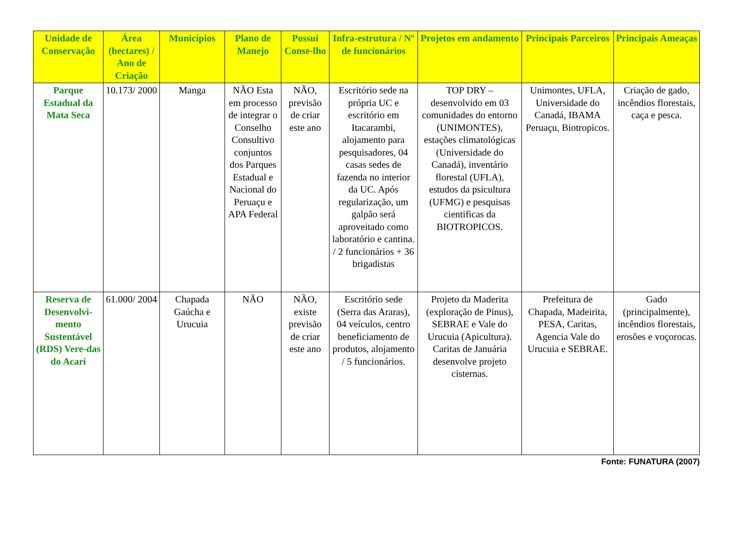| Unidade de Conservação | Área (hectares) / Ano de Criação | Municípios | Plano de Manejo | Possui Conse-lho | Infra-estrutura / Nº de funcionários | Projetos em andamento | Principais Parceiros | Principais Ameaças |
| --- | --- | --- | --- | --- | --- | --- | --- | --- |
| Parque Estadual da Mata Seca | 10.173/ 2000 | Manga | NÃO Esta em processo de integrar o Conselho Consultivo conjuntos dos Parques Estadual e Nacional do Peruaçu e APA Federal | NÃO, previsão de criar este ano | Escritório sede na própria UC e escritório em Itacarambi, alojamento para pesquisadores, 04 casas sedes de fazenda no interior da UC. Após regularização, um galpão será aproveitado como laboratório e cantina. / 2 funcionários + 36 brigadistas | TOP DRY – desenvolvido em 03 comunidades do entorno (UNIMONTES), estações climatológicas (Universidade do Canadá), inventário florestal (UFLA), estudos da psicultura (UFMG) e pesquisas cientificas da BIOTROPICOS. | Unimontes, UFLA, Universidade do Canadá, IBAMA Peruaçu, Biotropicos. | Criação de gado, incêndios florestais, caça e pesca. |
| Reserva de Desenvolvi-mento Sustentável (RDS) Vere-das do Acari | 61.000/ 2004 | Chapada Gaúcha e Urucuia | NÃO | NÃO, existe previsão de criar este ano | Escritório sede (Serra das Araras), 04 veículos, centro beneficiamento de produtos, alojamento / 5 funcionários. | Projeto da Maderita (exploração de Pinus), SEBRAE e Vale do Urucuia (Apicultura). Caritas de Januária desenvolve projeto cisternas. | Prefeitura de Chapada, Madeirita, PESA, Caritas, Agencia Vale do Urucuia e SEBRAE. | Gado (principalmente), incêndios florestais, erosões e voçorocas. |
Fonte: FUNATURA (2007)